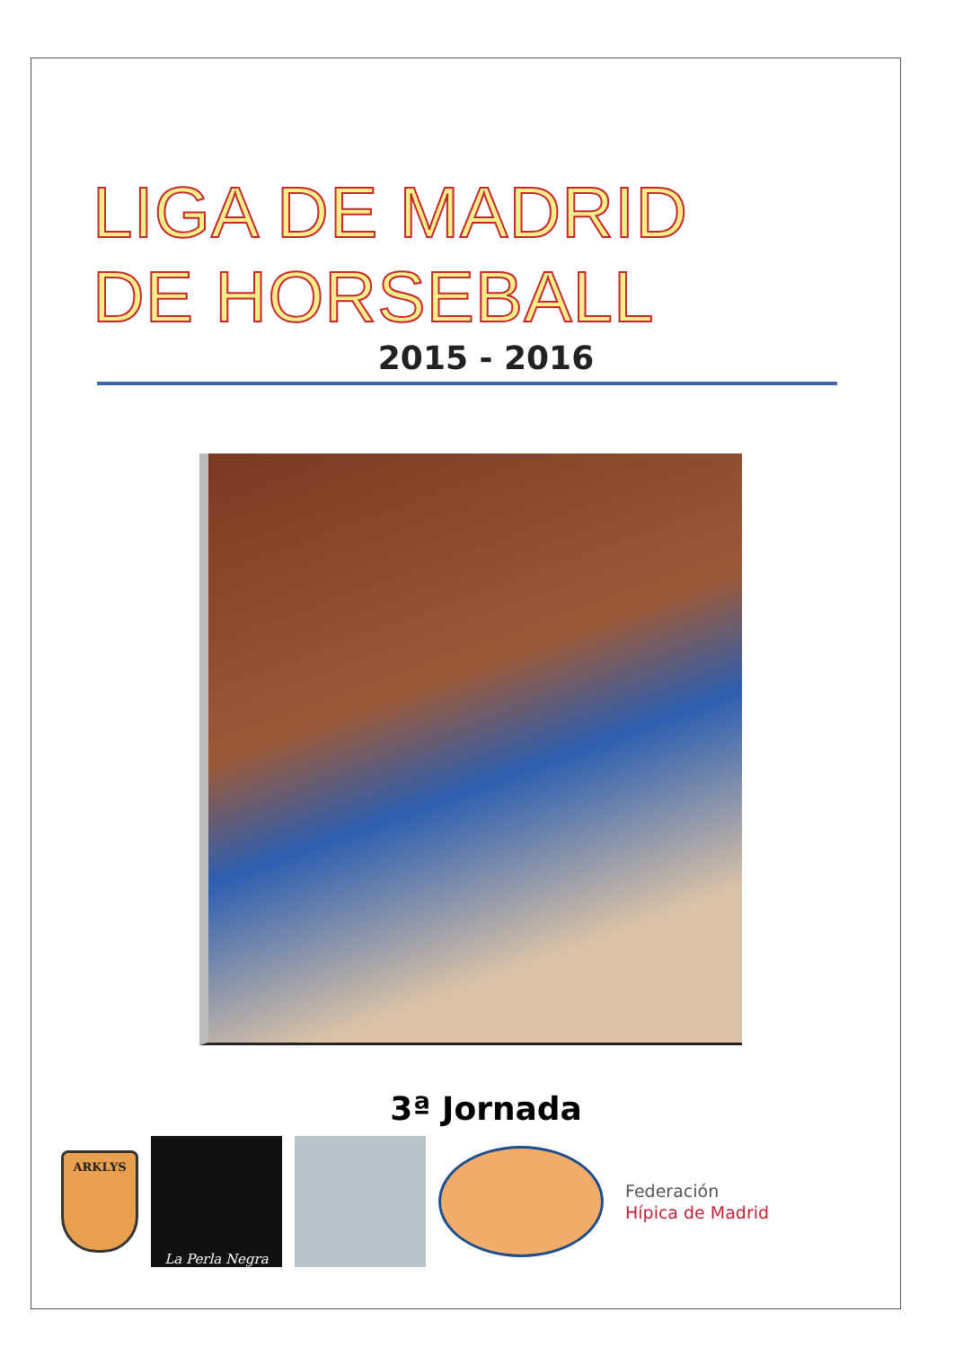LIGA DE MADRID
DE HORSEBALL
2015 - 2016
3ª Jornada
ARKLYS
La Perla Negra
Federación
Hípica de Madrid